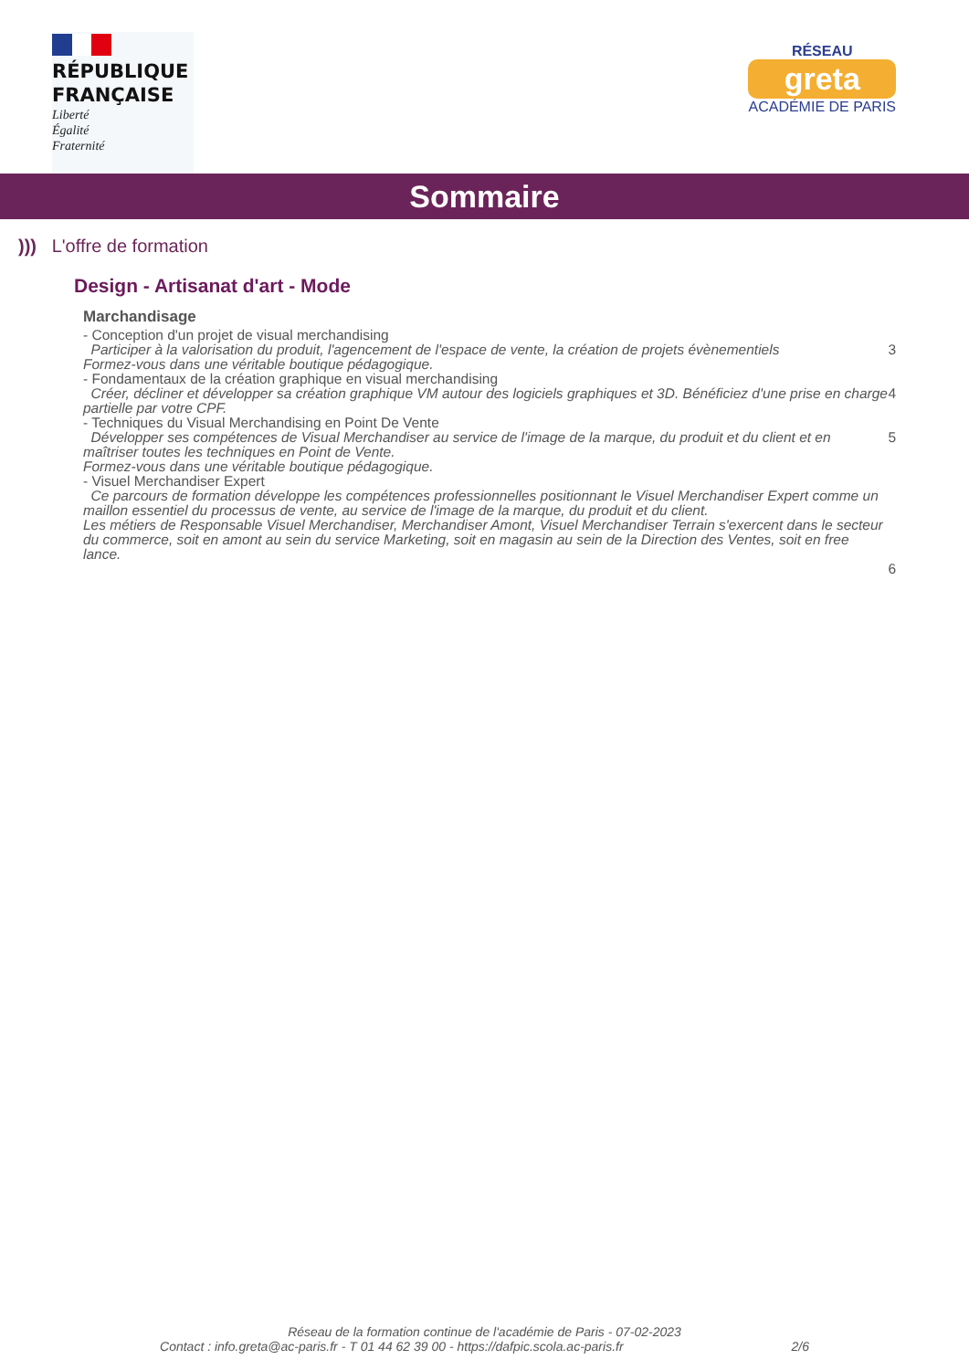RÉPUBLIQUE
FRANÇAISE
Liberté
Égalité
Fraternité
RÉSEAU
greta
ACADÉMIE DE PARIS
Sommaire
))) L'offre de formation
Design - Artisanat d'art - Mode
Marchandisage
- Conception d'un projet de visual merchandising
Participer à la valorisation du produit, l'agencement de l'espace de vente, la création de projets évènementiels
Formez-vous dans une véritable boutique pédagogique. 3
- Fondamentaux de la création graphique en visual merchandising
Créer, décliner et développer sa création graphique VM autour des logiciels graphiques et 3D. Bénéficiez d'une prise en charge partielle par votre CPF. 4
- Techniques du Visual Merchandising en Point De Vente
Développer ses compétences de Visual Merchandiser au service de l'image de la marque, du produit et du client et en maîtriser toutes les techniques en Point de Vente.
Formez-vous dans une véritable boutique pédagogique. 5
- Visuel Merchandiser Expert
Ce parcours de formation développe les compétences professionnelles positionnant le Visuel Merchandiser Expert comme un maillon essentiel du processus de vente, au service de l'image de la marque, du produit et du client.
Les métiers de Responsable Visuel Merchandiser, Merchandiser Amont, Visuel Merchandiser Terrain s'exercent dans le secteur du commerce, soit en amont au sein du service Marketing, soit en magasin au sein de la Direction des Ventes, soit en free lance. 6
Réseau de la formation continue de l'académie de Paris - 07-02-2023
Contact : info.greta@ac-paris.fr - T 01 44 62 39 00 - https://dafpic.scola.ac-paris.fr 2/6